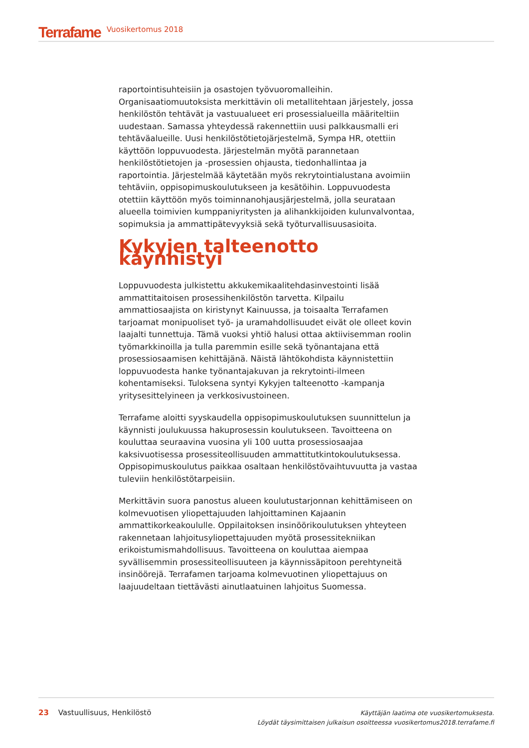Terrafame Vuosikertomus 2018
raportointisuhteisiin ja osastojen työvuoromalleihin. Organisaatiomuutoksista merkittävin oli metallitehtaan järjestely, jossa henkilöstön tehtävät ja vastuualueet eri prosessialueilla määriteltiin uudestaan. Samassa yhteydessä rakennettiin uusi palkkausmalli eri tehtäväalueille. Uusi henkilöstötietojärjestelmä, Sympa HR, otettiin käyttöön loppuvuodesta. Järjestelmän myötä parannetaan henkilöstötietojen ja -prosessien ohjausta, tiedonhallintaa ja raportointia. Järjestelmää käytetään myös rekrytointialustana avoimiin tehtäviin, oppisopimuskoulutukseen ja kesätöihin. Loppuvuodesta otettiin käyttöön myös toiminnanohjausjärjestelmä, jolla seurataan alueella toimivien kumppaniyritysten ja alihankkijoiden kulunvalvontaa, sopimuksia ja ammattipätevyyksiä sekä työturvallisuusasioita.
Kykyjen talteenotto käynnistyi
Loppuvuodesta julkistettu akkukemikaalitehdasinvestointi lisää ammattitaitoisen prosessihenkilöstön tarvetta. Kilpailu ammattiosaajista on kiristynyt Kainuussa, ja toisaalta Terrafamen tarjoamat monipuoliset työ- ja uramahdollisuudet eivät ole olleet kovin laajalti tunnettuja. Tämä vuoksi yhtiö halusi ottaa aktiivisemman roolin työmarkkinoilla ja tulla paremmin esille sekä työnantajana että prosessiosaamisen kehittäjänä. Näistä lähtökohdista käynnistettiin loppuvuodesta hanke työnantajakuvan ja rekrytointi-ilmeen kohentamiseksi. Tuloksena syntyi Kykyjen talteenotto -kampanja yritysesittelyineen ja verkkosivustoineen.
Terrafame aloitti syyskaudella oppisopimuskoulutuksen suunnittelun ja käynnisti joulukuussa hakuprosessin koulutukseen. Tavoitteena on kouluttaa seuraavina vuosina yli 100 uutta prosessiosaajaa kaksivuotisessa prosessiteollisuuden ammattitutkintokoulutuksessa. Oppisopimuskoulutus paikkaa osaltaan henkilöstövaihtuvuutta ja vastaa tuleviin henkilöstötarpeisiin.
Merkittävin suora panostus alueen koulutustarjonnan kehittämiseen on kolmevuotisen yliopettajuuden lahjoittaminen Kajaanin ammattikorkeakoululle. Oppilaitoksen insinöörikoulutuksen yhteyteen rakennetaan lahjoitusyliopettajuuden myötä prosessitekniikan erikoistumismahdollisuus. Tavoitteena on kouluttaa aiempaa syvällisemmin prosessiteollisuuteen ja käynnissäpitoon perehtyneitä insinöörejä. Terrafamen tarjoama kolmevuotinen yliopettajuus on laajuudeltaan tiettävästi ainutlaatuinen lahjoitus Suomessa.
23 Vastuullisuus, Henkilöstö
Käyttäjän laatima ote vuosikertomuksesta.
Löydät täysimittaisen julkaisun osoitteessa vuosikertomus2018.terrafame.fi